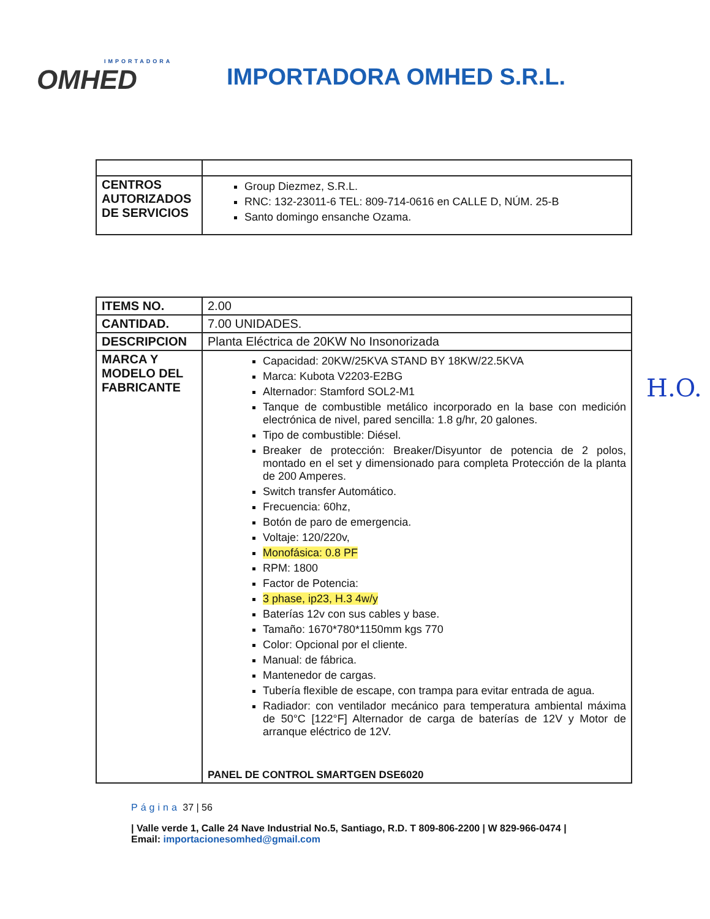IMPORTADORA
OMHED
IMPORTADORA OMHED S.R.L.
| CENTROS AUTORIZADOS DE SERVICIOS | Group Diezmez, S.R.L. RNC: 132-23011-6 TEL: 809-714-0616 en CALLE D, NÚM. 25-B Santo domingo ensanche Ozama. |
| ITEMS NO. | 2.00 |
| CANTIDAD. | 7.00 UNIDADES. |
| DESCRIPCION | Planta Eléctrica de 20KW No Insonorizada |
| MARCA Y MODELO DEL FABRICANTE | Capacidad: 20KW/25KVA STAND BY 18KW/22.5KVA Marca: Kubota V2203-E2BG Alternador: Stamford SOL2-M1 Tanque de combustible metálico incorporado en la base con medición electrónica de nivel, pared sencilla: 1.8 g/hr, 20 galones. Tipo de combustible: Diésel. Breaker de protección: Breaker/Disyuntor de potencia de 2 polos, montado en el set y dimensionado para completa Protección de la planta de 200 Amperes. Switch transfer Automático. Frecuencia: 60hz, Botón de paro de emergencia. Voltaje: 120/220v, Monofásica: 0.8 PF RPM: 1800 Factor de Potencia: 3 phase, ip23, H.3 4w/y Baterías 12v con sus cables y base. Tamaño: 1670*780*1150mm kgs 770 Color: Opcional por el cliente. Manual: de fábrica. Mantenedor de cargas. Tubería flexible de escape, con trampa para evitar entrada de agua. Radiador: con ventilador mecánico para temperatura ambiental máxima de 50°C [122°F] Alternador de carga de baterías de 12V y Motor de arranque eléctrico de 12V. PANEL DE CONTROL SMARTGEN DSE6020 |
H.O.
Página 37 | 56
| Valle verde 1, Calle 24 Nave Industrial No.5, Santiago, R.D. T 809-806-2200 | W 829-966-0474 | Email: importacionesomhed@gmail.com